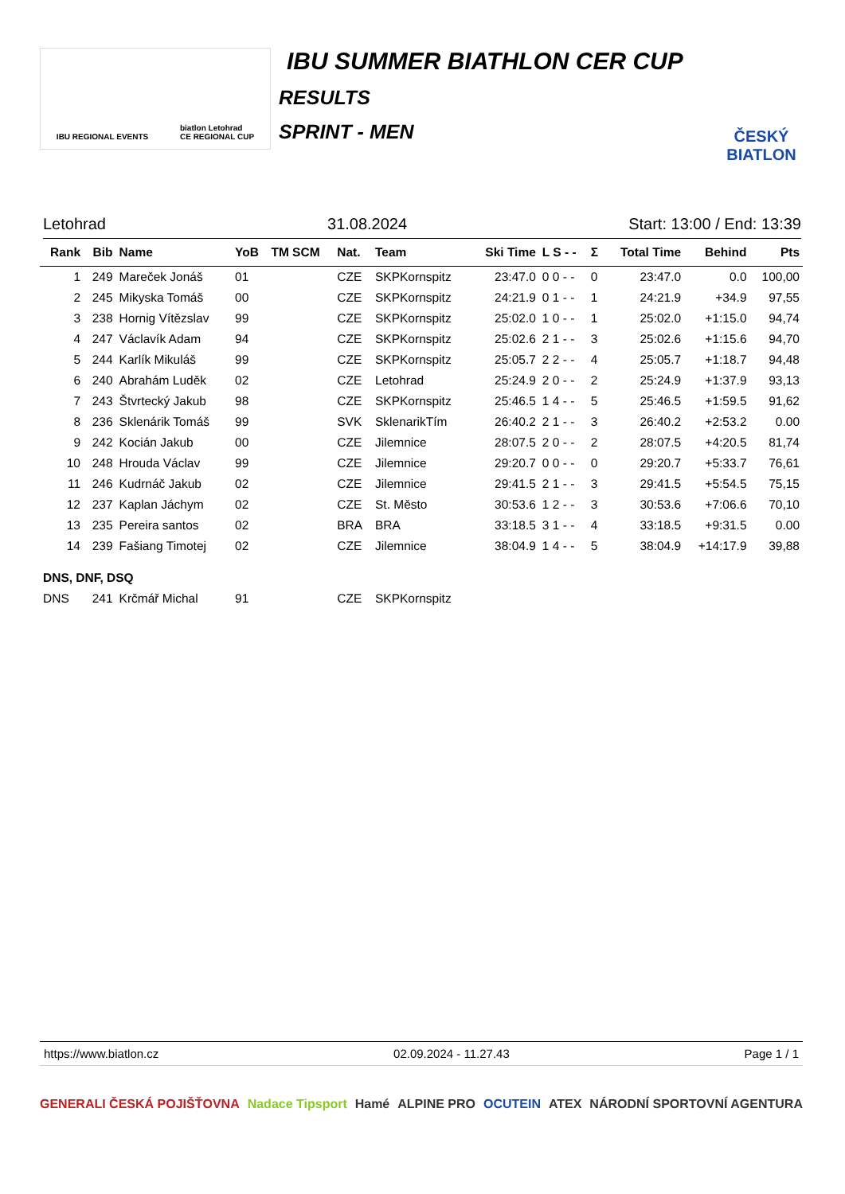IBU REGIONAL EVENTS biatlon Letohrad
CE REGIONAL CUP
IBU SUMMER BIATHLON CER CUP
RESULTS
SPRINT - MEN
ČESKÝ BIATLON
Letohrad 31.08.2024 Start: 13:00 / End: 13:39
| Rank | Bib | Name | YoB | TM SCM | Nat. | Team | Ski Time | L S - - | Σ | Total Time | Behind | Pts |
| --- | --- | --- | --- | --- | --- | --- | --- | --- | --- | --- | --- | --- |
| 1 | 249 | Mareček Jonáš | 01 | | CZE | SKPKornspitz | 23:47.0 | 0 0 - - | 0 | 23:47.0 | 0.0 | 100,00 |
| 2 | 245 | Mikyska Tomáš | 00 | | CZE | SKPKornspitz | 24:21.9 | 0 1 - - | 1 | 24:21.9 | +34.9 | 97,55 |
| 3 | 238 | Hornig Vítězslav | 99 | | CZE | SKPKornspitz | 25:02.0 | 1 0 - - | 1 | 25:02.0 | +1:15.0 | 94,74 |
| 4 | 247 | Václavík Adam | 94 | | CZE | SKPKornspitz | 25:02.6 | 2 1 - - | 3 | 25:02.6 | +1:15.6 | 94,70 |
| 5 | 244 | Karlík Mikuláš | 99 | | CZE | SKPKornspitz | 25:05.7 | 2 2 - - | 4 | 25:05.7 | +1:18.7 | 94,48 |
| 6 | 240 | Abrahám Luděk | 02 | | CZE | Letohrad | 25:24.9 | 2 0 - - | 2 | 25:24.9 | +1:37.9 | 93,13 |
| 7 | 243 | Štvrtecký Jakub | 98 | | CZE | SKPKornspitz | 25:46.5 | 1 4 - - | 5 | 25:46.5 | +1:59.5 | 91,62 |
| 8 | 236 | Sklenárik Tomáš | 99 | | SVK | SklenarikTím | 26:40.2 | 2 1 - - | 3 | 26:40.2 | +2:53.2 | 0.00 |
| 9 | 242 | Kocián Jakub | 00 | | CZE | Jilemnice | 28:07.5 | 2 0 - - | 2 | 28:07.5 | +4:20.5 | 81,74 |
| 10 | 248 | Hrouda Václav | 99 | | CZE | Jilemnice | 29:20.7 | 0 0 - - | 0 | 29:20.7 | +5:33.7 | 76,61 |
| 11 | 246 | Kudrnáč Jakub | 02 | | CZE | Jilemnice | 29:41.5 | 2 1 - - | 3 | 29:41.5 | +5:54.5 | 75,15 |
| 12 | 237 | Kaplan Jáchym | 02 | | CZE | St. Město | 30:53.6 | 1 2 - - | 3 | 30:53.6 | +7:06.6 | 70,10 |
| 13 | 235 | Pereira santos | 02 | | BRA | BRA | 33:18.5 | 3 1 - - | 4 | 33:18.5 | +9:31.5 | 0.00 |
| 14 | 239 | Fašiang Timotej | 02 | | CZE | Jilemnice | 38:04.9 | 1 4 - - | 5 | 38:04.9 | +14:17.9 | 39,88 |
| DNS, DNF, DSQ | | | | | | | | | | | | |
| DNS | 241 | Krčmář Michal | 91 | | CZE | SKPKornspitz | | | | | | |
https://www.biatlon.cz 02.09.2024 - 11.27.43 Page 1 / 1
GENERALI ČESKÁ POJIŠŤOVNA Nadace Tipsport Hamé ALPINE PRO OCUTEIN ATEX NÁRODNÍ SPORTOVNÍ AGENTURA